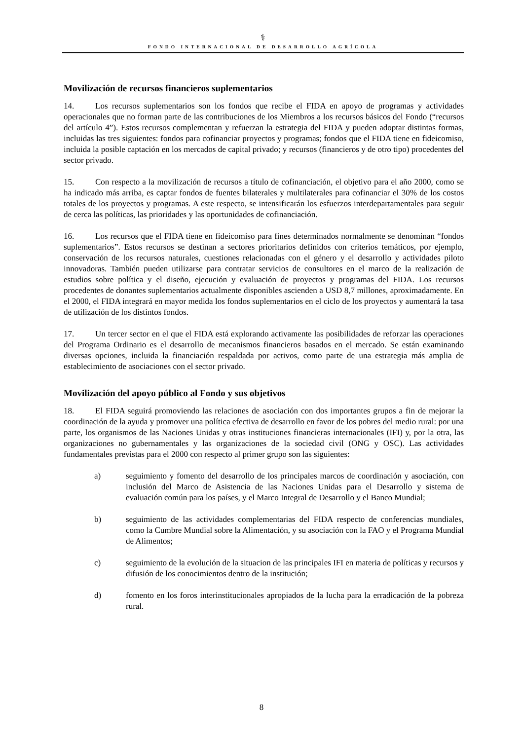⚕
FONDO INTERNACIONAL DE DESARROLLO AGRÍCOLA
Movilización de recursos financieros suplementarios
14. Los recursos suplementarios son los fondos que recibe el FIDA en apoyo de programas y actividades operacionales que no forman parte de las contribuciones de los Miembros a los recursos básicos del Fondo (“recursos del artículo 4”). Estos recursos complementan y refuerzan la estrategia del FIDA y pueden adoptar distintas formas, incluidas las tres siguientes: fondos para cofinanciar proyectos y programas; fondos que el FIDA tiene en fideicomiso, incluida la posible captación en los mercados de capital privado; y recursos (financieros y de otro tipo) procedentes del sector privado.
15. Con respecto a la movilización de recursos a título de cofinanciación, el objetivo para el año 2000, como se ha indicado más arriba, es captar fondos de fuentes bilaterales y multilaterales para cofinanciar el 30% de los costos totales de los proyectos y programas. A este respecto, se intensificarán los esfuerzos interdepartamentales para seguir de cerca las políticas, las prioridades y las oportunidades de cofinanciación.
16. Los recursos que el FIDA tiene en fideicomiso para fines determinados normalmente se denominan “fondos suplementarios”. Estos recursos se destinan a sectores prioritarios definidos con criterios temáticos, por ejemplo, conservación de los recursos naturales, cuestiones relacionadas con el género y el desarrollo y actividades piloto innovadoras. También pueden utilizarse para contratar servicios de consultores en el marco de la realización de estudios sobre política y el diseño, ejecución y evaluación de proyectos y programas del FIDA. Los recursos procedentes de donantes suplementarios actualmente disponibles ascienden a USD 8,7 millones, aproximadamente. En el 2000, el FIDA integrará en mayor medida los fondos suplementarios en el ciclo de los proyectos y aumentará la tasa de utilización de los distintos fondos.
17. Un tercer sector en el que el FIDA está explorando activamente las posibilidades de reforzar las operaciones del Programa Ordinario es el desarrollo de mecanismos financieros basados en el mercado. Se están examinando diversas opciones, incluida la financiación respaldada por activos, como parte de una estrategia más amplia de establecimiento de asociaciones con el sector privado.
Movilización del apoyo público al Fondo y sus objetivos
18. El FIDA seguirá promoviendo las relaciones de asociación con dos importantes grupos a fin de mejorar la coordinación de la ayuda y promover una política efectiva de desarrollo en favor de los pobres del medio rural: por una parte, los organismos de las Naciones Unidas y otras instituciones financieras internacionales (IFI) y, por la otra, las organizaciones no gubernamentales y las organizaciones de la sociedad civil (ONG y OSC). Las actividades fundamentales previstas para el 2000 con respecto al primer grupo son las siguientes:
a) seguimiento y fomento del desarrollo de los principales marcos de coordinación y asociación, con inclusión del Marco de Asistencia de las Naciones Unidas para el Desarrollo y sistema de evaluación común para los países, y el Marco Integral de Desarrollo y el Banco Mundial;
b) seguimiento de las actividades complementarias del FIDA respecto de conferencias mundiales, como la Cumbre Mundial sobre la Alimentación, y su asociación con la FAO y el Programa Mundial de Alimentos;
c) seguimiento de la evolución de la situacion de las principales IFI en materia de políticas y recursos y difusión de los conocimientos dentro de la institución;
d) fomento en los foros interinstitucionales apropiados de la lucha para la erradicación de la pobreza rural.
8